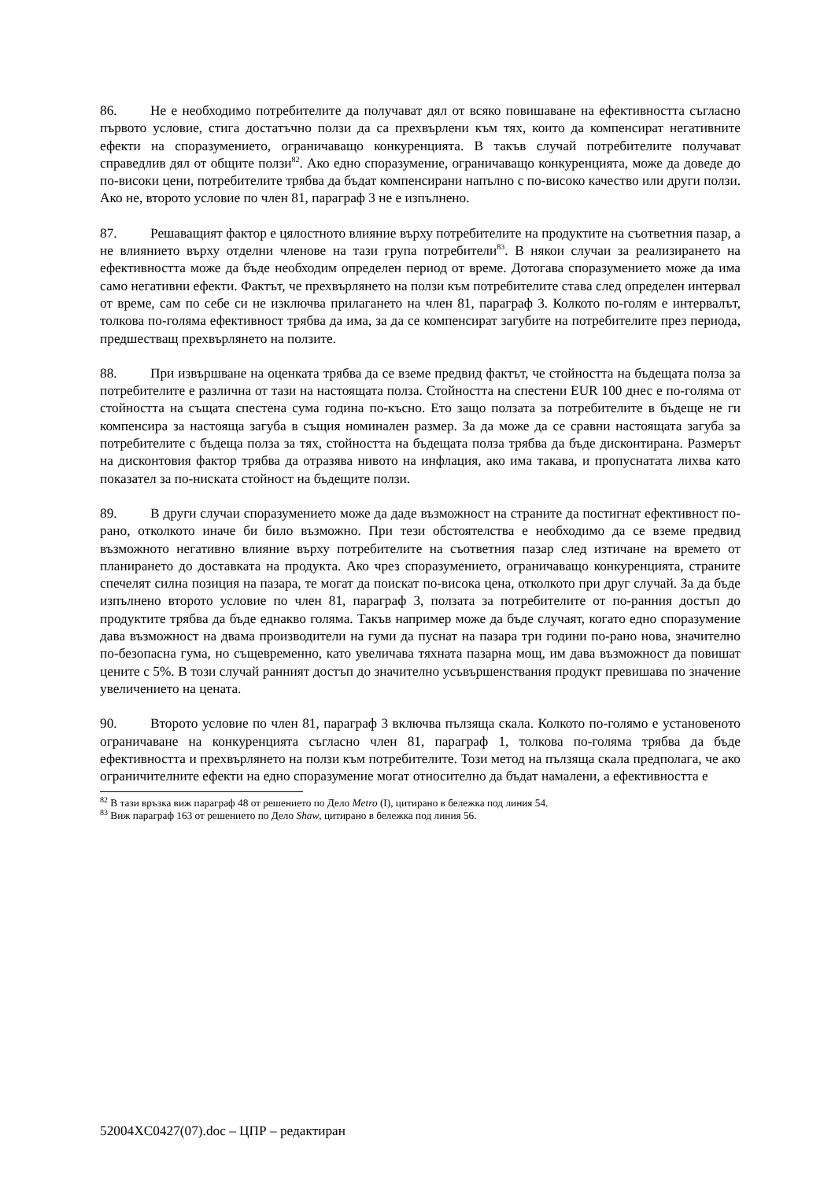86. Не е необходимо потребителите да получават дял от всяко повишаване на ефективността съгласно първото условие, стига достатъчно ползи да са прехвърлени към тях, които да компенсират негативните ефекти на споразумението, ограничаващо конкуренцията. В такъв случай потребителите получават справедлив дял от общите ползи<sup>82</sup>. Ако едно споразумение, ограничаващо конкуренцията, може да доведе до по-високи цени, потребителите трябва да бъдат компенсирани напълно с по-високо качество или други ползи. Ако не, второто условие по член 81, параграф 3 не е изпълнено.
87. Решаващият фактор е цялостното влияние върху потребителите на продуктите на съответния пазар, а не влиянието върху отделни членове на тази група потребители<sup>83</sup>. В някои случаи за реализирането на ефективността може да бъде необходим определен период от време. Дотогава споразумението може да има само негативни ефекти. Фактът, че прехвърлянето на ползи към потребителите става след определен интервал от време, сам по себе си не изключва прилагането на член 81, параграф 3. Колкото по-голям е интервалът, толкова по-голяма ефективност трябва да има, за да се компенсират загубите на потребителите през периода, предшестващ прехвърлянето на ползите.
88. При извършване на оценката трябва да се вземе предвид фактът, че стойността на бъдещата полза за потребителите е различна от тази на настоящата полза. Стойността на спестени EUR 100 днес е по-голяма от стойността на същата спестена сума година по-късно. Ето защо ползата за потребителите в бъдеще не ги компенсира за настояща загуба в същия номинален размер. За да може да се сравни настоящата загуба за потребителите с бъдеща полза за тях, стойността на бъдещата полза трябва да бъде дисконтирана. Размерът на дисконтовия фактор трябва да отразява нивото на инфлация, ако има такава, и пропуснатата лихва като показател за по-ниската стойност на бъдещите ползи.
89. В други случаи споразумението може да даде възможност на страните да постигнат ефективност по-рано, отколкото иначе би било възможно. При тези обстоятелства е необходимо да се вземе предвид възможното негативно влияние върху потребителите на съответния пазар след изтичане на времето от планирането до доставката на продукта. Ако чрез споразумението, ограничаващо конкуренцията, страните спечелят силна позиция на пазара, те могат да поискат по-висока цена, отколкото при друг случай. За да бъде изпълнено второто условие по член 81, параграф 3, ползата за потребителите от по-ранния достъп до продуктите трябва да бъде еднакво голяма. Такъв например може да бъде случаят, когато едно споразумение дава възможност на двама производители на гуми да пуснат на пазара три години по-рано нова, значително по-безопасна гума, но същевременно, като увеличава тяхната пазарна мощ, им дава възможност да повишат цените с 5%. В този случай ранният достъп до значително усъвършенствания продукт превишава по значение увеличението на цената.
90. Второто условие по член 81, параграф 3 включва пълзяща скала. Колкото по-голямо е установеното ограничаване на конкуренцията съгласно член 81, параграф 1, толкова по-голяма трябва да бъде ефективността и прехвърлянето на ползи към потребителите. Този метод на пълзяща скала предполага, че ако ограничителните ефекти на едно споразумение могат относително да бъдат намалени, а ефективността е
<sup>82</sup> В тази връзка виж параграф 48 от решението по Дело Metro (I), цитирано в бележка под линия 54.
<sup>83</sup> Виж параграф 163 от решението по Дело Shaw, цитирано в бележка под линия 56.
52004XC0427(07).doc – ЦПР – редактиран